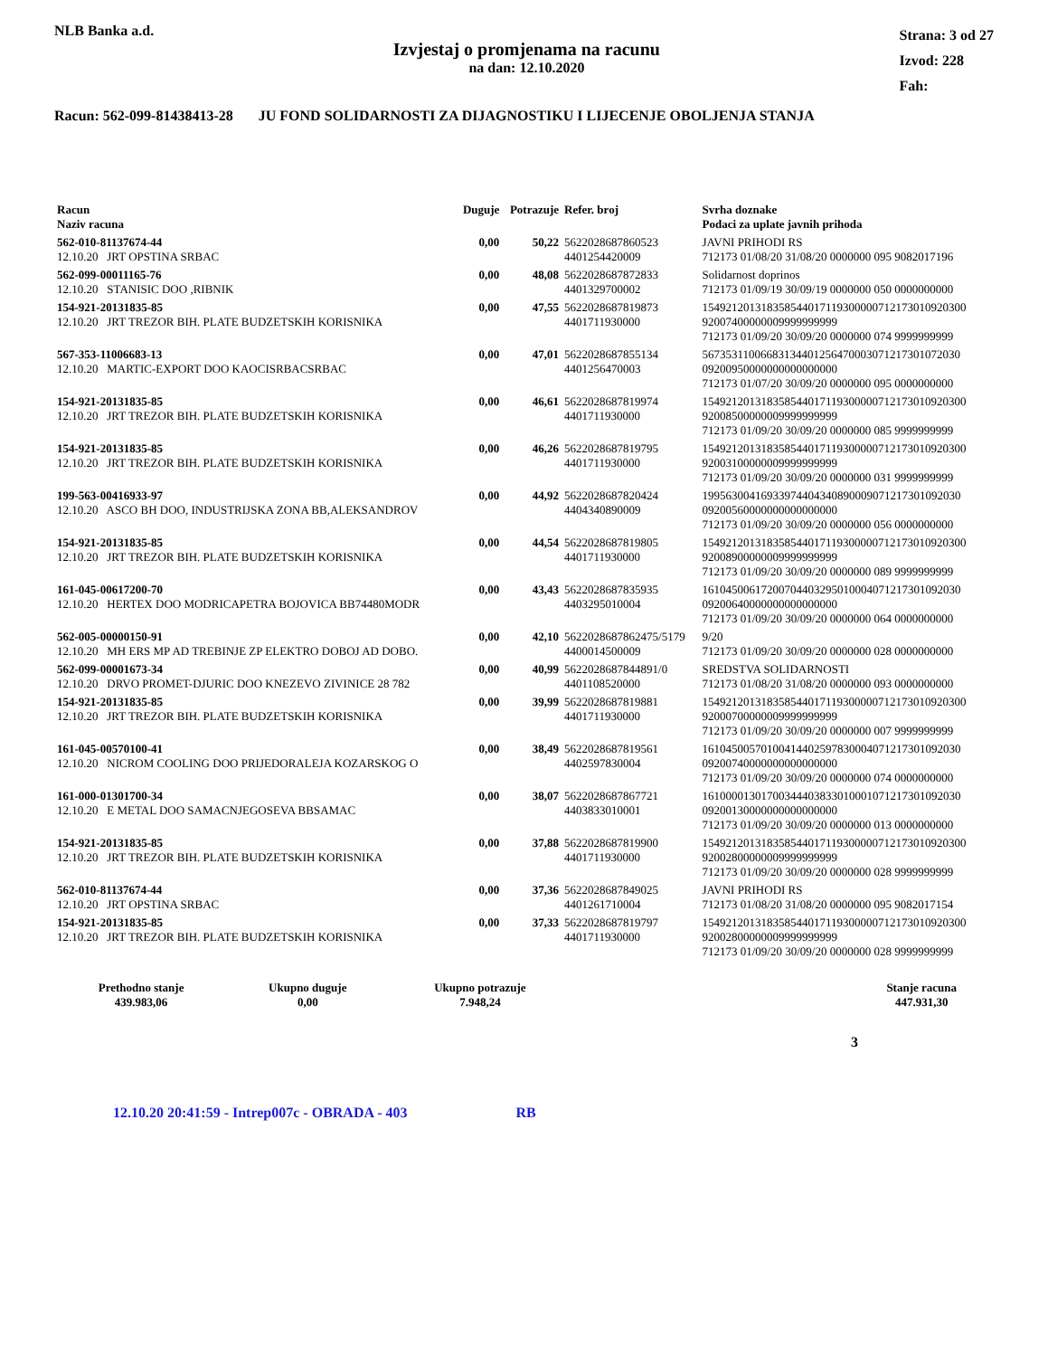NLB Banka a.d.
Izvjestaj o promjenama na racunu
na dan: 12.10.2020
Strana: 3 od 27
Izvod: 228
Fah:
Racun: 562-099-81438413-28 JU FOND SOLIDARNOSTI ZA DIJAGNOSTIKU I LIJECENJE OBOLJENJA STANJA
| Racun Naziv racuna | Duguje | Potrazuje | Refer. broj | Svrha doznake Podaci za uplate javnih prihoda |
| --- | --- | --- | --- | --- |
| 562-010-81137674-44 12.10.20 JRT OPSTINA SRBAC | 0,00 | 50,22 | 5622028687860523 4401254420009 | JAVNI PRIHODI RS 712173 01/08/20 31/08/20 0000000 095 9082017196 |
| 562-099-00011165-76 12.10.20 STANISIC DOO ,RIBNIK | 0,00 | 48,08 | 5622028687872833 4401329700002 | Solidarnost doprinos 712173 01/09/19 30/09/19 0000000 050 0000000000 |
| 154-921-20131835-85 12.10.20 JRT TREZOR BIH. PLATE BUDZETSKIH KORISNIKA | 0,00 | 47,55 | 5622028687819873 4401711930000 | 154921201318358544017119300000712173010920300 92007400000009999999999 712173 01/09/20 30/09/20 0000000 074 9999999999 |
| 567-353-11006683-13 12.10.20 MARTIC-EXPORT DOO KAOCISRBACSRBAC | 0,00 | 47,01 | 5622028687855134 4401256470003 | 56735311006683134401256470003071217301072030 09200950000000000000000 712173 01/07/20 30/09/20 0000000 095 0000000000 |
| 154-921-20131835-85 12.10.20 JRT TREZOR BIH. PLATE BUDZETSKIH KORISNIKA | 0,00 | 46,61 | 5622028687819974 4401711930000 | 154921201318358544017119300000712173010920300 92008500000009999999999 712173 01/09/20 30/09/20 0000000 085 9999999999 |
| 154-921-20131835-85 12.10.20 JRT TREZOR BIH. PLATE BUDZETSKIH KORISNIKA | 0,00 | 46,26 | 5622028687819795 4401711930000 | 154921201318358544017119300000712173010920300 92003100000009999999999 712173 01/09/20 30/09/20 0000000 031 9999999999 |
| 199-563-00416933-97 12.10.20 ASCO BH DOO, INDUSTRIJSKA ZONA BB,ALEKSANDROV | 0,00 | 44,92 | 5622028687820424 4404340890009 | 19956300416933974404340890009071217301092030 09200560000000000000000 712173 01/09/20 30/09/20 0000000 056 0000000000 |
| 154-921-20131835-85 12.10.20 JRT TREZOR BIH. PLATE BUDZETSKIH KORISNIKA | 0,00 | 44,54 | 5622028687819805 4401711930000 | 154921201318358544017119300000712173010920300 92008900000009999999999 712173 01/09/20 30/09/20 0000000 089 9999999999 |
| 161-045-00617200-70 12.10.20 HERTEX DOO MODRICAPETRA BOJOVICA BB74480MODR | 0,00 | 43,43 | 5622028687835935 4403295010004 | 16104500617200704403295010004071217301092030 09200640000000000000000 712173 01/09/20 30/09/20 0000000 064 0000000000 |
| 562-005-00000150-91 12.10.20 MH ERS MP AD TREBINJE ZP ELEKTRO DOBOJ AD DOBO. | 0,00 | 42,10 | 5622028687862475/5179 4400014500009 | 9/20 712173 01/09/20 30/09/20 0000000 028 0000000000 |
| 562-099-00001673-34 12.10.20 DRVO PROMET-DJURIC DOO KNEZEVO ZIVINICE 28 782 | 0,00 | 40,99 | 5622028687844891/0 4401108520000 | SREDSTVA SOLIDARNOSTI 712173 01/08/20 31/08/20 0000000 093 0000000000 |
| 154-921-20131835-85 12.10.20 JRT TREZOR BIH. PLATE BUDZETSKIH KORISNIKA | 0,00 | 39,99 | 5622028687819881 4401711930000 | 154921201318358544017119300000712173010920300 92000700000009999999999 712173 01/09/20 30/09/20 0000000 007 9999999999 |
| 161-045-00570100-41 12.10.20 NICROM COOLING DOO PRIJEDORALEJA KOZARSKOG O | 0,00 | 38,49 | 5622028687819561 4402597830004 | 16104500570100414402597830004071217301092030 09200740000000000000000 712173 01/09/20 30/09/20 0000000 074 0000000000 |
| 161-000-01301700-34 12.10.20 E METAL DOO SAMACNJEGOSEVA BBSAMAC | 0,00 | 38,07 | 5622028687867721 4403833010001 | 16100001301700344403833010001071217301092030 09200130000000000000000 712173 01/09/20 30/09/20 0000000 013 0000000000 |
| 154-921-20131835-85 12.10.20 JRT TREZOR BIH. PLATE BUDZETSKIH KORISNIKA | 0,00 | 37,88 | 5622028687819900 4401711930000 | 154921201318358544017119300000712173010920300 92002800000009999999999 712173 01/09/20 30/09/20 0000000 028 9999999999 |
| 562-010-81137674-44 12.10.20 JRT OPSTINA SRBAC | 0,00 | 37,36 | 5622028687849025 4401261710004 | JAVNI PRIHODI RS 712173 01/08/20 31/08/20 0000000 095 9082017154 |
| 154-921-20131835-85 12.10.20 JRT TREZOR BIH. PLATE BUDZETSKIH KORISNIKA | 0,00 | 37,33 | 5622028687819797 4401711930000 | 154921201318358544017119300000712173010920300 92002800000009999999999 712173 01/09/20 30/09/20 0000000 028 9999999999 |
| Prethodno stanje 439.983,06 | Ukupno duguje 0,00 | Ukupno potrazuje 7.948,24 | | Stanje racuna 447.931,30 |
3
12.10.20 20:41:59 - Intrep007c - OBRADA - 403 RB